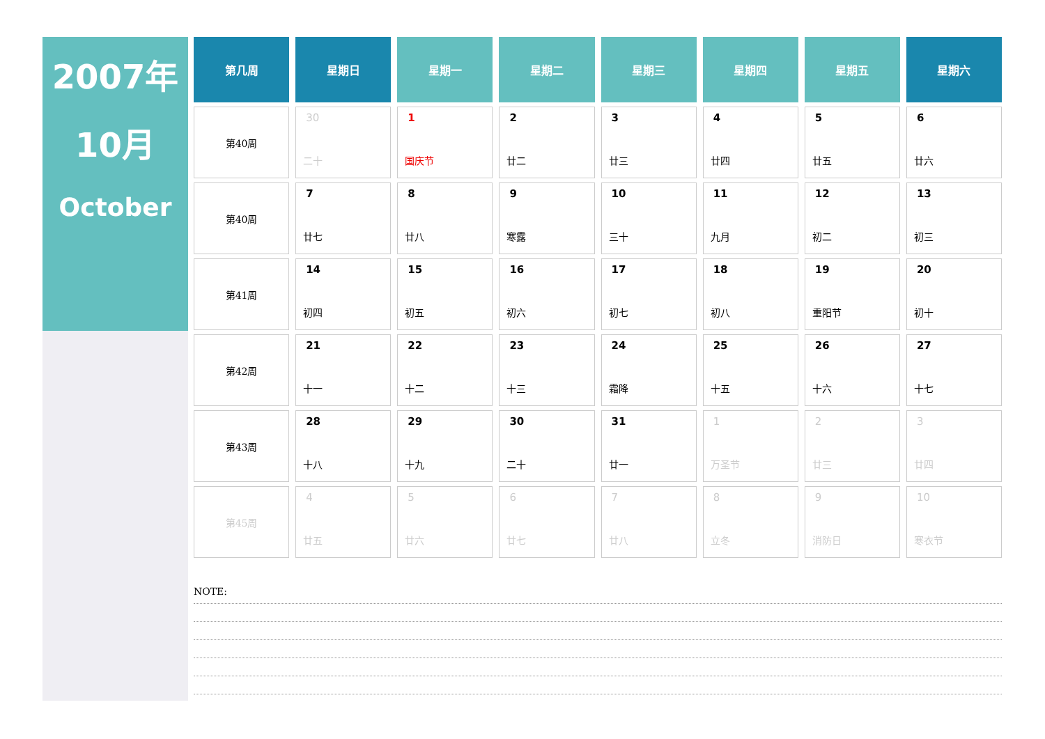2007年
10月
October
| 第几周 | 星期日 | 星期一 | 星期二 | 星期三 | 星期四 | 星期五 | 星期六 |
| --- | --- | --- | --- | --- | --- | --- | --- |
| 第40周 | 30 二十 | 1 国庆节 | 2 廿二 | 3 廿三 | 4 廿四 | 5 廿五 | 6 廿六 |
| 第40周 | 7 廿七 | 8 廿八 | 9 寒露 | 10 三十 | 11 九月 | 12 初二 | 13 初三 |
| 第41周 | 14 初四 | 15 初五 | 16 初六 | 17 初七 | 18 初八 | 19 重阳节 | 20 初十 |
| 第42周 | 21 十一 | 22 十二 | 23 十三 | 24 霜降 | 25 十五 | 26 十六 | 27 十七 |
| 第43周 | 28 十八 | 29 十九 | 30 二十 | 31 廿一 | 1 万圣节 | 2 廿三 | 3 廿四 |
| 第45周 | 4 廿五 | 5 廿六 | 6 廿七 | 7 廿八 | 8 立冬 | 9 消防日 | 10 寒衣节 |
NOTE: